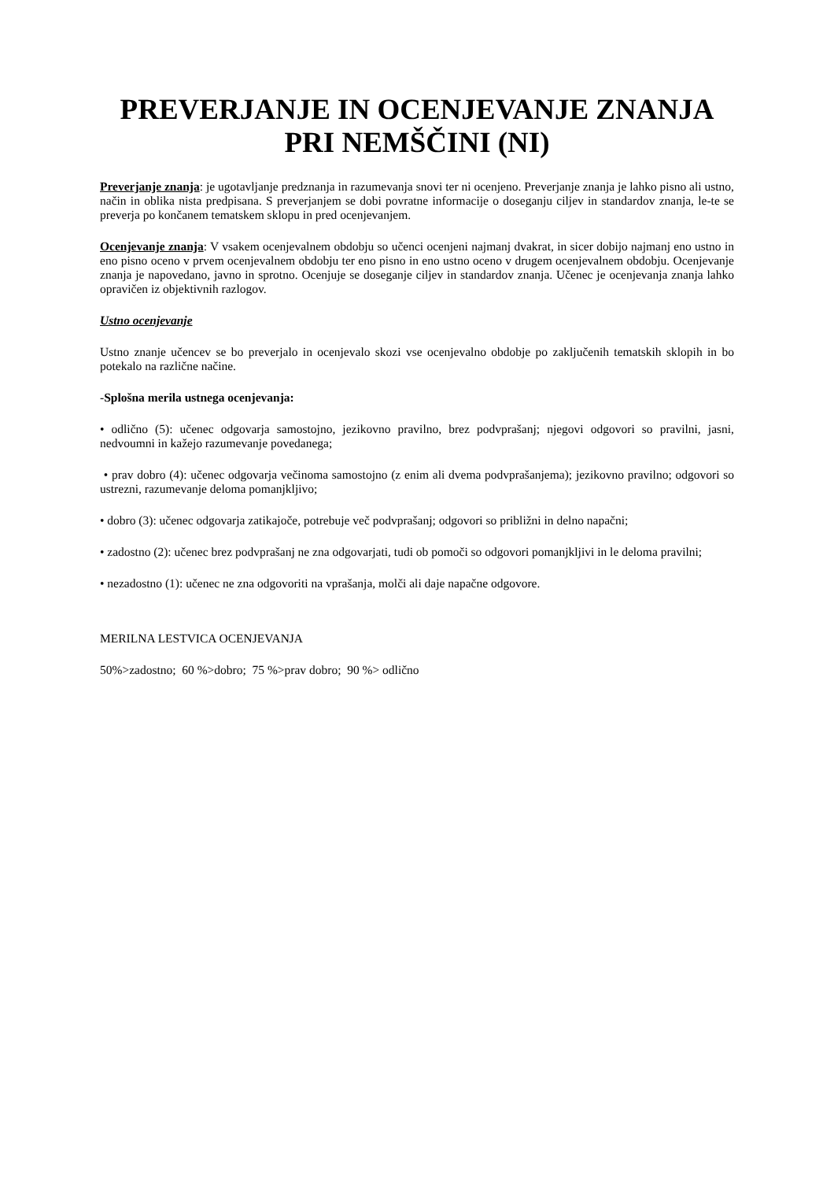PREVERJANJE IN OCENJEVANJE ZNANJA PRI NEMŠČINI (NI)
Preverjanje znanja: je ugotavljanje predznanja in razumevanja snovi ter ni ocenjeno. Preverjanje znanja je lahko pisno ali ustno, način in oblika nista predpisana. S preverjanjem se dobi povratne informacije o doseganju ciljev in standardov znanja, le-te se preverja po končanem tematskem sklopu in pred ocenjevanjem.
Ocenjevanje znanja: V vsakem ocenjevalnem obdobju so učenci ocenjeni najmanj dvakrat, in sicer dobijo najmanj eno ustno in eno pisno oceno v prvem ocenjevalnem obdobju ter eno pisno in eno ustno oceno v drugem ocenjevalnem obdobju. Ocenjevanje znanja je napovedano, javno in sprotno. Ocenjuje se doseganje ciljev in standardov znanja. Učenec je ocenjevanja znanja lahko opravičen iz objektivnih razlogov.
Ustno ocenjevanje
Ustno znanje učencev se bo preverjalo in ocenjevalo skozi vse ocenjevalno obdobje po zaključenih tematskih sklopih in bo potekalo na različne načine.
-Splošna merila ustnega ocenjevanja:
• odlično (5): učenec odgovarja samostojno, jezikovno pravilno, brez podvprašanj; njegovi odgovori so pravilni, jasni, nedvoumni in kažejo razumevanje povedanega;
• prav dobro (4): učenec odgovarja večinoma samostojno (z enim ali dvema podvprašanjema); jezikovno pravilno; odgovori so ustrezni, razumevanje deloma pomanjkljivo;
• dobro (3): učenec odgovarja zatikajoče, potrebuje več podvprašanj; odgovori so približni in delno napačni;
• zadostno (2): učenec brez podvprašanj ne zna odgovarjati, tudi ob pomoči so odgovori pomanjkljivi in le deloma pravilni;
• nezadostno (1): učenec ne zna odgovoriti na vprašanja, molči ali daje napačne odgovore.
MERILNA LESTVICA OCENJEVANJA
50%>zadostno; 60 %>dobro; 75 %>prav dobro; 90 %> odlično